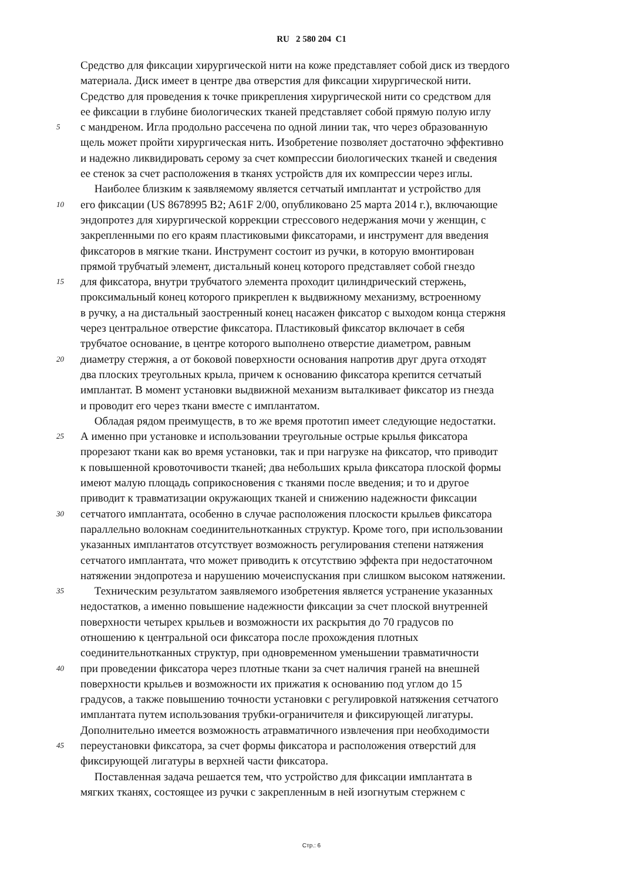RU 2 580 204 C1
Средство для фиксации хирургической нити на коже представляет собой диск из твердого
материала. Диск имеет в центре два отверстия для фиксации хирургической нити.
Средство для проведения к точке прикрепления хирургической нити со средством для
ее фиксации в глубине биологических тканей представляет собой прямую полую иглу
5 с мандреном. Игла продольно рассечена по одной линии так, что через образованную
щель может пройти хирургическая нить. Изобретение позволяет достаточно эффективно
и надежно ликвидировать серому за счет компрессии биологических тканей и сведения
ее стенок за счет расположения в тканях устройств для их компрессии через иглы.
Наиболее близким к заявляемому является сетчатый имплантат и устройство для
10 его фиксации (US 8678995 B2; A61F 2/00, опубликовано 25 марта 2014 г.), включающие
эндопротез для хирургической коррекции стрессового недержания мочи у женщин, с
закрепленными по его краям пластиковыми фиксаторами, и инструмент для введения
фиксаторов в мягкие ткани. Инструмент состоит из ручки, в которую вмонтирован
прямой трубчатый элемент, дистальный конец которого представляет собой гнездо
15 для фиксатора, внутри трубчатого элемента проходит цилиндрический стержень,
проксимальный конец которого прикреплен к выдвижному механизму, встроенному
в ручку, а на дистальный заостренный конец насажен фиксатор с выходом конца стержня
через центральное отверстие фиксатора. Пластиковый фиксатор включает в себя
трубчатое основание, в центре которого выполнено отверстие диаметром, равным
20 диаметру стержня, а от боковой поверхности основания напротив друг друга отходят
два плоских треугольных крыла, причем к основанию фиксатора крепится сетчатый
имплантат. В момент установки выдвижной механизм выталкивает фиксатор из гнезда
и проводит его через ткани вместе с имплантатом.
Обладая рядом преимуществ, в то же время прототип имеет следующие недостатки.
25 А именно при установке и использовании треугольные острые крылья фиксатора
прорезают ткани как во время установки, так и при нагрузке на фиксатор, что приводит
к повышенной кровоточивости тканей; два небольших крыла фиксатора плоской формы
имеют малую площадь соприкосновения с тканями после введения; и то и другое
приводит к травматизации окружающих тканей и снижению надежности фиксации
30 сетчатого имплантата, особенно в случае расположения плоскости крыльев фиксатора
параллельно волокнам соединительнотканных структур. Кроме того, при использовании
указанных имплантатов отсутствует возможность регулирования степени натяжения
сетчатого имплантата, что может приводить к отсутствию эффекта при недостаточном
натяжении эндопротеза и нарушению мочеиспускания при слишком высоком натяжении.
35 Техническим результатом заявляемого изобретения является устранение указанных
недостатков, а именно повышение надежности фиксации за счет плоской внутренней
поверхности четырех крыльев и возможности их раскрытия до 70 градусов по
отношению к центральной оси фиксатора после прохождения плотных
соединительнотканных структур, при одновременном уменьшении травматичности
40 при проведении фиксатора через плотные ткани за счет наличия граней на внешней
поверхности крыльев и возможности их прижатия к основанию под углом до 15
градусов, а также повышению точности установки с регулировкой натяжения сетчатого
имплантата путем использования трубки-ограничителя и фиксирующей лигатуры.
Дополнительно имеется возможность атравматичного извлечения при необходимости
45 переустановки фиксатора, за счет формы фиксатора и расположения отверстий для
фиксирующей лигатуры в верхней части фиксатора.
Поставленная задача решается тем, что устройство для фиксации имплантата в
мягких тканях, состоящее из ручки с закрепленным в ней изогнутым стержнем с
Стр.: 6